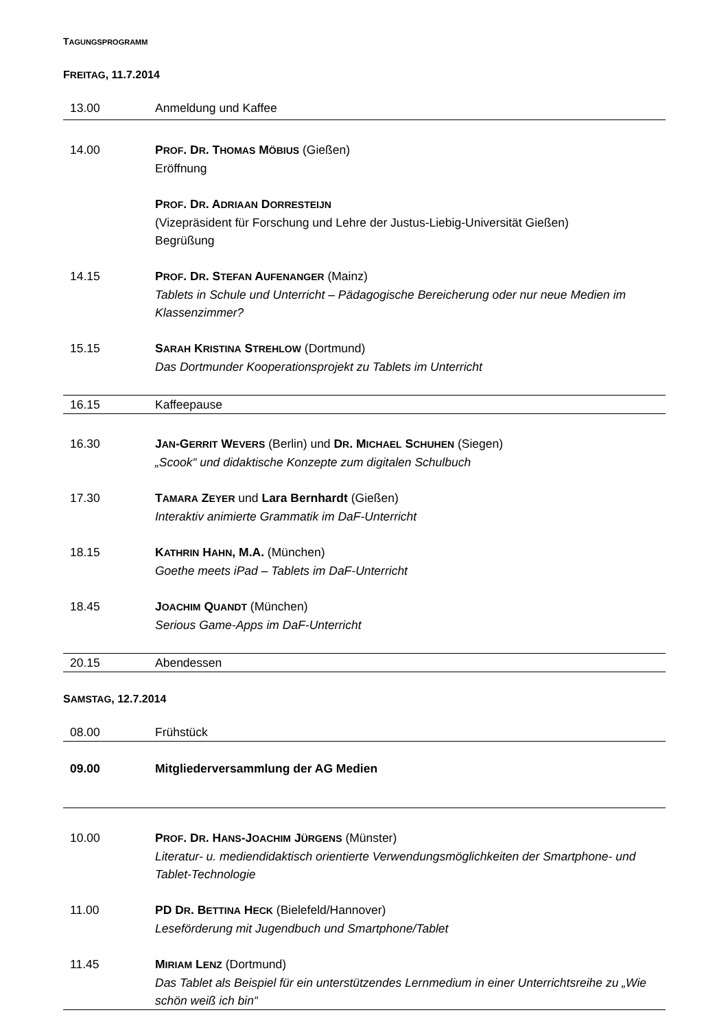TAGUNGSPROGRAMM
FREITAG, 11.7.2014
| 13.00 | Anmeldung und Kaffee |
| 14.00 | P ROF . D R . T HOMAS M ÖBIUS (Gießen) Eröffnung |
| | P ROF . D R . A DRIAAN D ORRESTEIJN (Vizepräsident für Forschung und Lehre der Justus-Liebig-Universität Gießen) Begrüßung |
| 14.15 | P ROF . D R . S TEFAN A UFENANGER (Mainz) Tablets in Schule und Unterricht – Pädagogische Bereicherung oder nur neue Medien im Klassenzimmer? |
| 15.15 | S ARAH K RISTINA S TREHLOW (Dortmund) Das Dortmunder Kooperationsprojekt zu Tablets im Unterricht |
| 16.15 | Kaffeepause |
| 16.30 | J AN -G ERRIT W EVERS (Berlin) und D R . M ICHAEL S CHUHEN (Siegen) „Scook“ und didaktische Konzepte zum digitalen Schulbuch |
| 17.30 | T AMARA Z EYER und Lara Bernhardt (Gießen) Interaktiv animierte Grammatik im DaF-Unterricht |
| 18.15 | K ATHRIN H AHN , M.A. (München) Goethe meets iPad – Tablets im DaF-Unterricht |
| 18.45 | J OACHIM Q UANDT (München) Serious Game-Apps im DaF-Unterricht |
| 20.15 | Abendessen |
SAMSTAG, 12.7.2014
| 08.00 | Frühstück |
| 09.00 | Mitgliederversammlung der AG Medien |
| 10.00 | P ROF . D R . H ANS -J OACHIM J ÜRGENS (Münster) Literatur- u. mediendidaktisch orientierte Verwendungsmöglichkeiten der Smartphone- und Tablet-Technologie |
| 11.00 | PD D R . B ETTINA H ECK (Bielefeld/Hannover) Leseförderung mit Jugendbuch und Smartphone/Tablet |
| 11.45 | M IRIAM L ENZ (Dortmund) Das Tablet als Beispiel für ein unterstützendes Lernmedium in einer Unterrichtsreihe zu „Wie schön weiß ich bin“ |